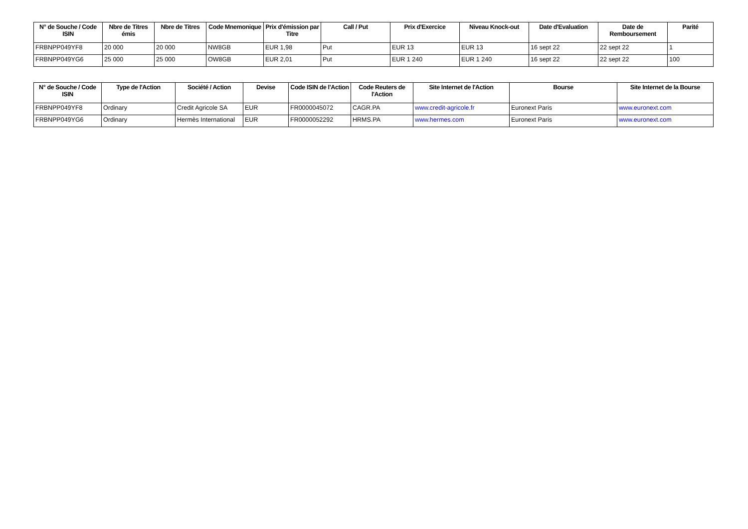| N° de Souche / Code ISIN | Nbre de Titres émis | Nbre de Titres | Code Mnemonique | Prix d'émission par Titre | Call / Put | Prix d'Exercice | Niveau Knock-out | Date d'Evaluation | Date de Remboursement | Parité |
| --- | --- | --- | --- | --- | --- | --- | --- | --- | --- | --- |
| FRBNPP049YF8 | 20 000 | 20 000 | NW8GB | EUR 1,98 | Put | EUR 13 | EUR 13 | 16 sept 22 | 22 sept 22 | 1 |
| FRBNPP049YG6 | 25 000 | 25 000 | OW8GB | EUR 2,01 | Put | EUR 1 240 | EUR 1 240 | 16 sept 22 | 22 sept 22 | 100 |
| N° de Souche / Code ISIN | Type de l'Action | Société / Action | Devise | Code ISIN de l'Action | Code Reuters de l'Action | Site Internet de l'Action | Bourse | Site Internet de la Bourse |
| --- | --- | --- | --- | --- | --- | --- | --- | --- |
| FRBNPP049YF8 | Ordinary | Credit Agricole SA | EUR | FR0000045072 | CAGR.PA | www.credit-agricole.fr | Euronext Paris | www.euronext.com |
| FRBNPP049YG6 | Ordinary | Hermès International | EUR | FR0000052292 | HRMS.PA | www.hermes.com | Euronext Paris | www.euronext.com |